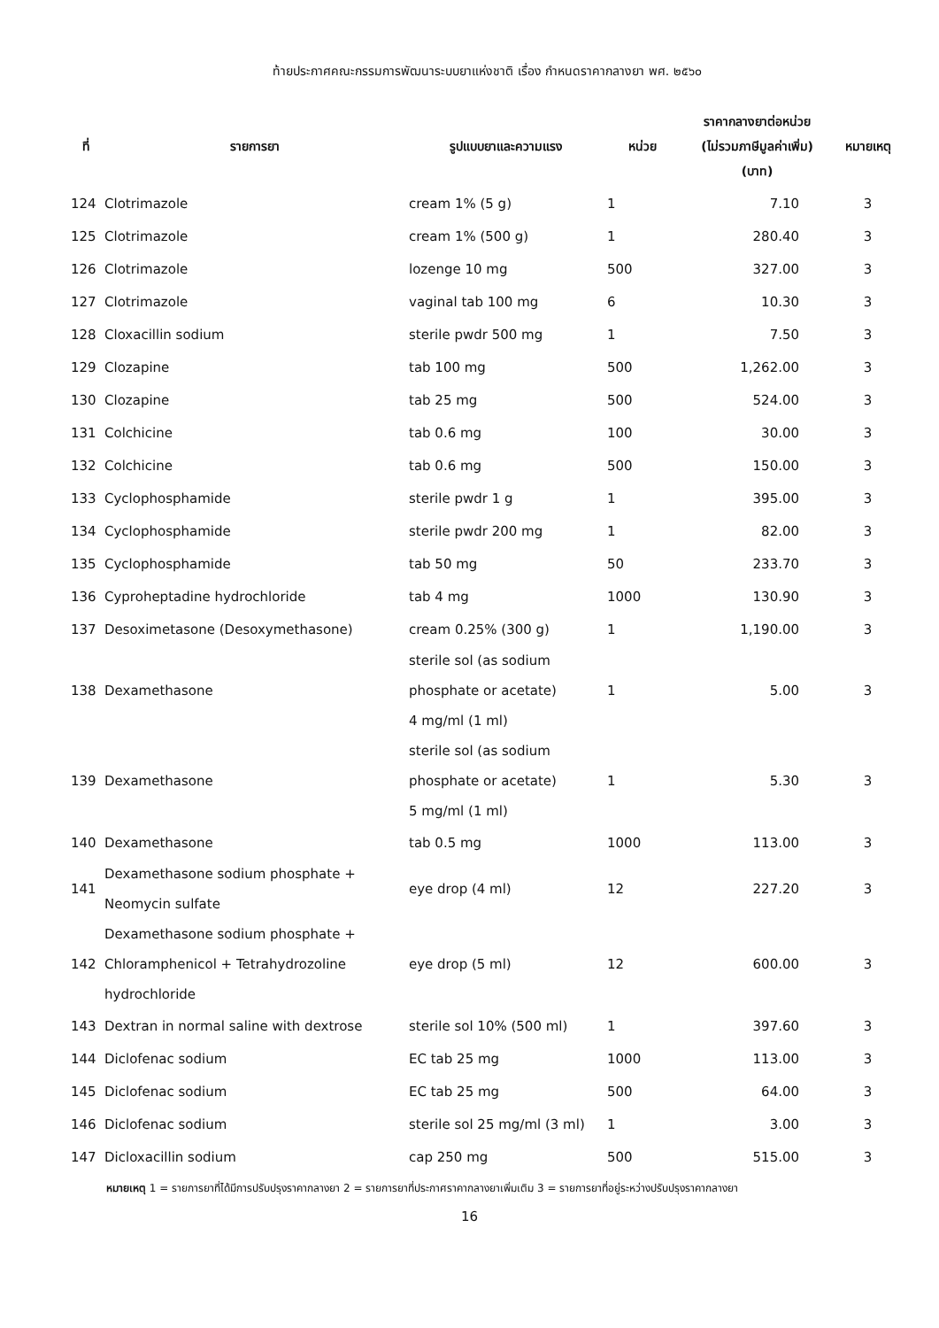ท้ายประกาศคณะกรรมการพัฒนาระบบยาแห่งชาติ เรื่อง กำหนดราคากลางยา พศ. ๒๕๖๐
| ที่ | รายการยา | รูปแบบยาและความแรง | หน่วย | ราคากลางยาต่อหน่วย (ไม่รวมภาษีมูลค่าเพิ่ม) (บาท) | หมายเหตุ |
| --- | --- | --- | --- | --- | --- |
| 124 | Clotrimazole | cream 1% (5 g) | 1 | 7.10 | 3 |
| 125 | Clotrimazole | cream 1% (500 g) | 1 | 280.40 | 3 |
| 126 | Clotrimazole | lozenge 10 mg | 500 | 327.00 | 3 |
| 127 | Clotrimazole | vaginal tab 100 mg | 6 | 10.30 | 3 |
| 128 | Cloxacillin sodium | sterile pwdr 500 mg | 1 | 7.50 | 3 |
| 129 | Clozapine | tab 100 mg | 500 | 1,262.00 | 3 |
| 130 | Clozapine | tab 25 mg | 500 | 524.00 | 3 |
| 131 | Colchicine | tab 0.6 mg | 100 | 30.00 | 3 |
| 132 | Colchicine | tab 0.6 mg | 500 | 150.00 | 3 |
| 133 | Cyclophosphamide | sterile pwdr 1 g | 1 | 395.00 | 3 |
| 134 | Cyclophosphamide | sterile pwdr 200 mg | 1 | 82.00 | 3 |
| 135 | Cyclophosphamide | tab 50 mg | 50 | 233.70 | 3 |
| 136 | Cyproheptadine hydrochloride | tab 4 mg | 1000 | 130.90 | 3 |
| 137 | Desoximetasone (Desoxymethasone) | cream 0.25% (300 g) | 1 | 1,190.00 | 3 |
| 138 | Dexamethasone | sterile sol (as sodium phosphate or acetate) 4 mg/ml (1 ml) | 1 | 5.00 | 3 |
| 139 | Dexamethasone | sterile sol (as sodium phosphate or acetate) 5 mg/ml (1 ml) | 1 | 5.30 | 3 |
| 140 | Dexamethasone | tab 0.5 mg | 1000 | 113.00 | 3 |
| 141 | Dexamethasone sodium phosphate + Neomycin sulfate | eye drop (4 ml) | 12 | 227.20 | 3 |
| 142 | Dexamethasone sodium phosphate + Chloramphenicol + Tetrahydrozoline hydrochloride | eye drop (5 ml) | 12 | 600.00 | 3 |
| 143 | Dextran in normal saline with dextrose | sterile sol 10% (500 ml) | 1 | 397.60 | 3 |
| 144 | Diclofenac sodium | EC tab 25 mg | 1000 | 113.00 | 3 |
| 145 | Diclofenac sodium | EC tab 25 mg | 500 | 64.00 | 3 |
| 146 | Diclofenac sodium | sterile sol 25 mg/ml (3 ml) | 1 | 3.00 | 3 |
| 147 | Dicloxacillin sodium | cap 250 mg | 500 | 515.00 | 3 |
หมายเหตุ 1 = รายการยาที่ได้มีการปรับปรุงราคากลางยา 2 = รายการยาที่ประกาศราคากลางยาเพิ่มเติม 3 = รายการยาที่อยู่ระหว่างปรับปรุงราคากลางยา
16